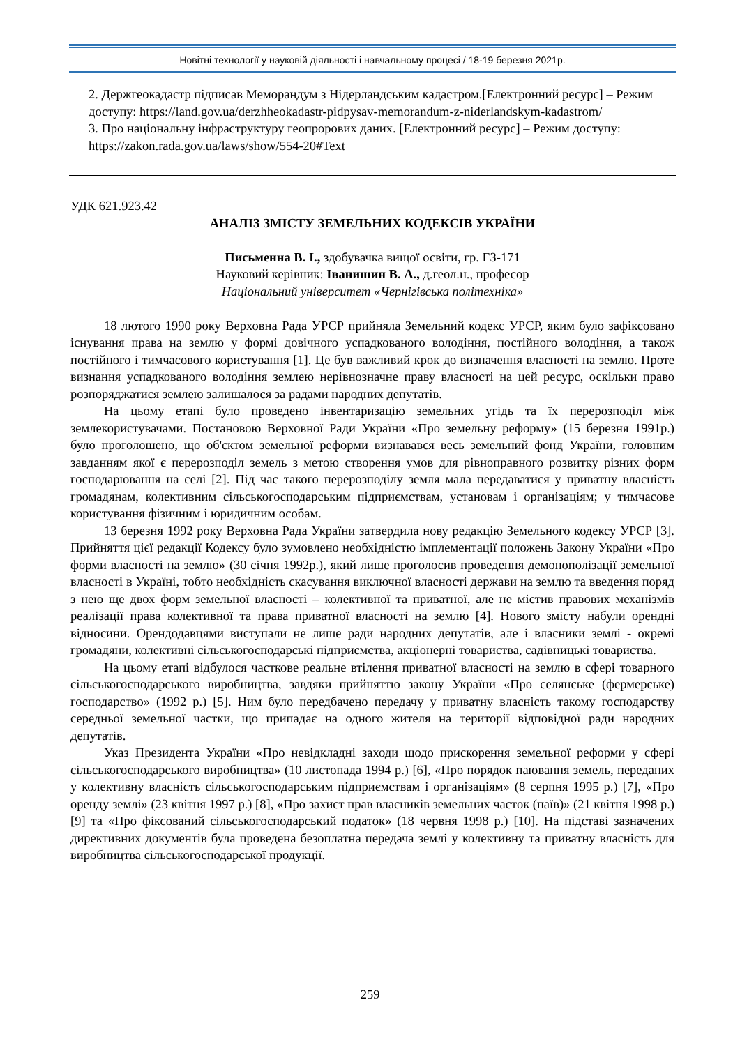Новітні технології у науковій діяльності і навчальному процесі / 18-19 березня 2021р.
2. Держгеокадастр підписав Меморандум з Нідерландським кадастром.[Електронний ресурс] – Режим доступу: https://land.gov.ua/derzhheokadastr-pidpysav-memorandum-z-niderlandskym-kadastrom/
3. Про національну інфраструктуру геопрорових даних. [Електронний ресурс] – Режим доступу: https://zakon.rada.gov.ua/laws/show/554-20#Text
УДК 621.923.42
АНАЛІЗ ЗМІСТУ ЗЕМЕЛЬНИХ КОДЕКСІВ УКРАЇНИ
Письменна В. І., здобувачка вищої освіти, гр. ГЗ-171
Науковий керівник: Іванишин В. А., д.геол.н., професор
Національний університет «Чернігівська політехніка»
18 лютого 1990 року Верховна Рада УРСР прийняла Земельний кодекс УРСР, яким було зафіксовано існування права на землю у формі довічного успадкованого володіння, постійного володіння, а також постійного і тимчасового користування [1]. Це був важливий крок до визначення власності на землю. Проте визнання успадкованого володіння землею нерівнозначне праву власності на цей ресурс, оскільки право розпоряджатися землею залишалося за радами народних депутатів.
На цьому етапі було проведено інвентаризацію земельних угідь та їх перерозподіл між землекористувачами. Постановою Верховної Ради України «Про земельну реформу» (15 березня 1991р.) було проголошено, що об'єктом земельної реформи визнавався весь земельний фонд України, головним завданням якої є перерозподіл земель з метою створення умов для рівноправного розвитку різних форм господарювання на селі [2]. Під час такого перерозподілу земля мала передаватися у приватну власність громадянам, колективним сільськогосподарським підприємствам, установам і організаціям; у тимчасове користування фізичним і юридичним особам.
13 березня 1992 року Верховна Рада України затвердила нову редакцію Земельного кодексу УРСР [3]. Прийняття цієї редакції Кодексу було зумовлено необхідністю імплементації положень Закону України «Про форми власності на землю» (30 січня 1992р.), який лише проголосив проведення демонополізації земельної власності в Україні, тобто необхідність скасування виключної власності держави на землю та введення поряд з нею ще двох форм земельної власності – колективної та приватної, але не містив правових механізмів реалізації права колективної та права приватної власності на землю [4]. Нового змісту набули орендні відносини. Орендодавцями виступали не лише ради народних депутатів, але і власники землі - окремі громадяни, колективні сільськогосподарські підприємства, акціонерні товариства, садівницькі товариства.
На цьому етапі відбулося часткове реальне втілення приватної власності на землю в сфері товарного сільськогосподарського виробництва, завдяки прийняттю закону України «Про селянське (фермерське) господарство» (1992 р.) [5]. Ним було передбачено передачу у приватну власність такому господарству середньої земельної частки, що припадає на одного жителя на території відповідної ради народних депутатів.
Указ Президента України «Про невідкладні заходи щодо прискорення земельної реформи у сфері сільськогосподарського виробництва» (10 листопада 1994 р.) [6], «Про порядок паювання земель, переданих у колективну власність сільськогосподарським підприємствам і організаціям» (8 серпня 1995 р.) [7], «Про оренду землі» (23 квітня 1997 р.) [8], «Про захист прав власників земельних часток (паїв)» (21 квітня 1998 р.) [9] та «Про фіксований сільськогосподарський податок» (18 червня 1998 р.) [10]. На підставі зазначених директивних документів була проведена безоплатна передача землі у колективну та приватну власність для виробництва сільськогосподарської продукції.
259